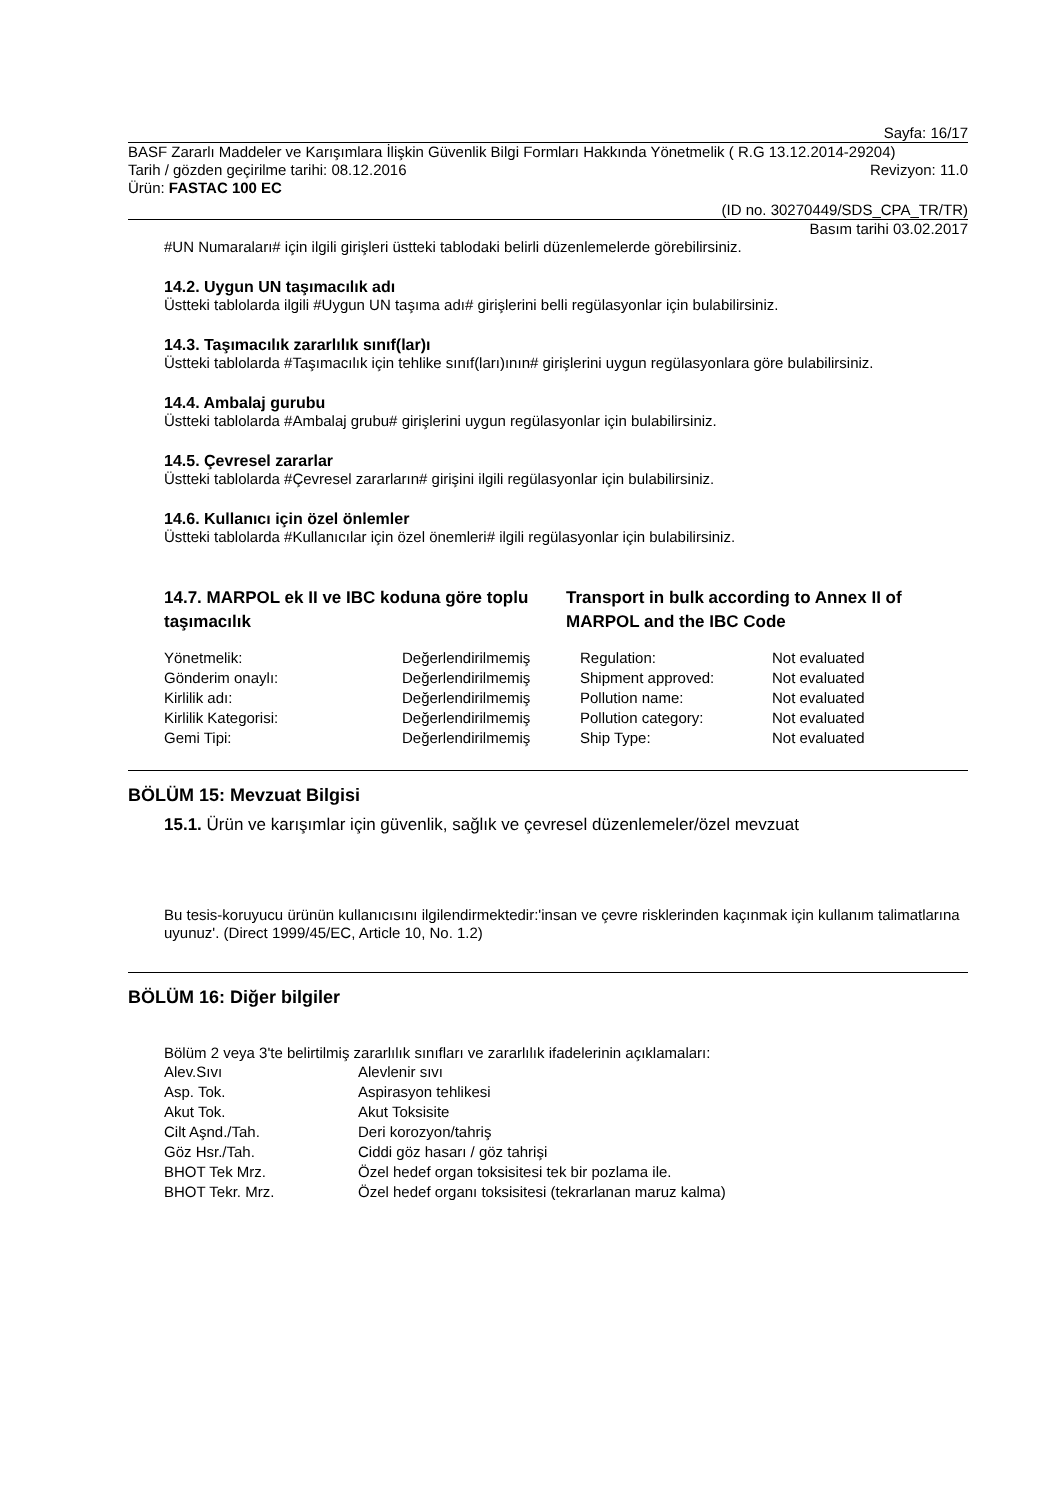Sayfa: 16/17
BASF Zararlı Maddeler ve Karışımlara İlişkin Güvenlik Bilgi Formları Hakkında Yönetmelik ( R.G 13.12.2014-29204)
Tarih / gözden geçirilme tarihi: 08.12.2016
Revizyon: 11.0
Ürün: FASTAC 100 EC
(ID no. 30270449/SDS_CPA_TR/TR)
Basım tarihi 03.02.2017
#UN Numaraları# için ilgili girişleri üstteki tablodaki belirli düzenlemelerde görebilirsiniz.
14.2. Uygun UN taşımacılık adı
Üstteki tablolarda ilgili #Uygun UN taşıma adı# girişlerini belli regülasyonlar için bulabilirsiniz.
14.3. Taşımacılık zararlılık sınıf(lar)ı
Üstteki tablolarda #Taşımacılık için tehlike sınıf(ları)ının# girişlerini uygun regülasyonlara göre bulabilirsiniz.
14.4. Ambalaj gurubu
Üstteki tablolarda #Ambalaj grubu# girişlerini uygun regülasyonlar için bulabilirsiniz.
14.5. Çevresel zararlar
Üstteki tablolarda #Çevresel zararların# girişini ilgili regülasyonlar için bulabilirsiniz.
14.6. Kullanıcı için özel önlemler
Üstteki tablolarda #Kullanıcılar için özel önemleri# ilgili regülasyonlar için bulabilirsiniz.
14.7. MARPOL ek II ve IBC koduna göre toplu taşımacılık
Transport in bulk according to Annex II of MARPOL and the IBC Code
| Yönetmelik: | Değerlendirilmemiş | Regulation: | Not evaluated |
| Gönderim onaylı: | Değerlendirilmemiş | Shipment approved: | Not evaluated |
| Kirlilik adı: | Değerlendirilmemiş | Pollution name: | Not evaluated |
| Kirlilik Kategorisi: | Değerlendirilmemiş | Pollution category: | Not evaluated |
| Gemi Tipi: | Değerlendirilmemiş | Ship Type: | Not evaluated |
BÖLÜM 15: Mevzuat Bilgisi
15.1. Ürün ve karışımlar için güvenlik, sağlık ve çevresel düzenlemeler/özel mevzuat
Bu tesis-koruyucu ürünün kullanıcısını ilgilendirmektedir:'insan ve çevre risklerinden kaçınmak için kullanım talimatlarına uyunuz'. (Direct 1999/45/EC, Article 10, No. 1.2)
BÖLÜM 16: Diğer bilgiler
Bölüm 2 veya 3'te belirtilmiş zararlılık sınıfları ve zararlılık ifadelerinin açıklamaları:
| Alev.Sıvı | Alevlenir sıvı |
| Asp. Tok. | Aspirasyon tehlikesi |
| Akut Tok. | Akut Toksisite |
| Cilt Aşnd./Tah. | Deri korozyon/tahriş |
| Göz Hsr./Tah. | Ciddi göz hasarı / göz tahrişi |
| BHOT Tek Mrz. | Özel hedef organ toksisitesi tek bir pozlama ile. |
| BHOT Tekr. Mrz. | Özel hedef organı toksisitesi (tekrarlanan maruz kalma) |